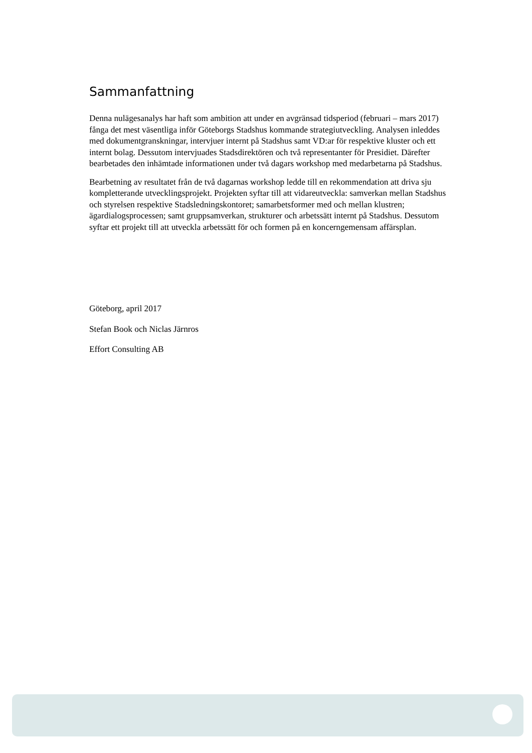Sammanfattning
Denna nulägesanalys har haft som ambition att under en avgränsad tidsperiod (februari – mars 2017) fånga det mest väsentliga inför Göteborgs Stadshus kommande strategiutveckling. Analysen inleddes med dokumentgranskningar, intervjuer internt på Stadshus samt VD:ar för respektive kluster och ett internt bolag. Dessutom intervjuades Stadsdirektören och två representanter för Presidiet. Därefter bearbetades den inhämtade informationen under två dagars workshop med medarbetarna på Stadshus.
Bearbetning av resultatet från de två dagarnas workshop ledde till en rekommendation att driva sju kompletterande utvecklingsprojekt. Projekten syftar till att vidareutveckla: samverkan mellan Stadshus och styrelsen respektive Stadsledningskontoret; samarbetsformer med och mellan klustren; ägardialogsprocessen; samt gruppsamverkan, strukturer och arbetssätt internt på Stadshus. Dessutom syftar ett projekt till att utveckla arbetssätt för och formen på en koncerngemensam affärsplan.
Göteborg, april 2017
Stefan Book och Niclas Järnros
Effort Consulting AB